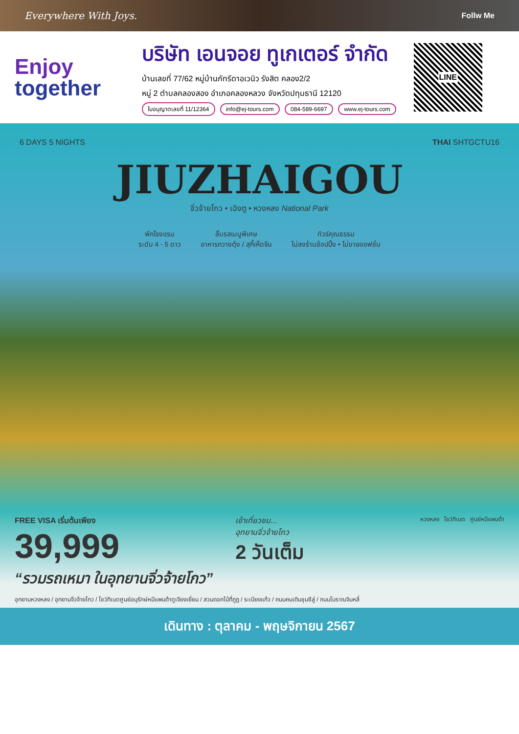Everywhere With Joys. Follw Me
Enjoy
together
บริษัท เอนจอย ทูเกเตอร์ จำกัด
บ้านเลขที่ 77/62 หมู่บ้านภัทรีดาอเวนิว รังสิต คลอง2/2
หมู่ 2 ตำบลคลองสอง อำเภอคลองหลวง จังหวัดปทุมธานี 12120
ใบอนุญาตเลขที่ 11/12364 info@ej-tours.com 084-589-6697 www.ej-tours.com
LINE
6 DAYS 5 NIGHTS THAI SHTGCTU16
JIUZHAIGOU
จิ่วจ้ายโกว • เฉิงตู • หวงหลง National Park
พักโรงแรม
ระดับ 4 - 5 ดาว
ลิ้มรสเมนูพิเศษ
อาหารกวางตุ้ง / สุกี้เห็ดจีน
ทัวร์คุณธรรม
ไม่ลงร้านช้อปปิ้ง • ไม่ขายออฟชั่น
FREE VISA เริ่มต้นเพียง
39,999
เข้าเที่ยวชม...
อุทยานจิ่วจ้ายโกว
2 วันเต็ม
หวงหลง โชว์ทิเบต ศูนย์หมีแพนด้า
“รวมรถเหมา ในอุทยานจิ่วจ้ายโกว”
อุทยานหวงหลง / อุทยานจิ่วจ้ายโกว / โชว์ทิเบตศูนย์อนุรักษ์หมีแพนด้าตูเจียงเยี่ยน / สวนดอกไม้ที่ภูฏ / ระเบียงแก้ว / ถนนคนเดินชุนซีลู่ / ถนนโบราณจินหลี่
เดินทาง : ตุลาคม - พฤษจิกายน 2567